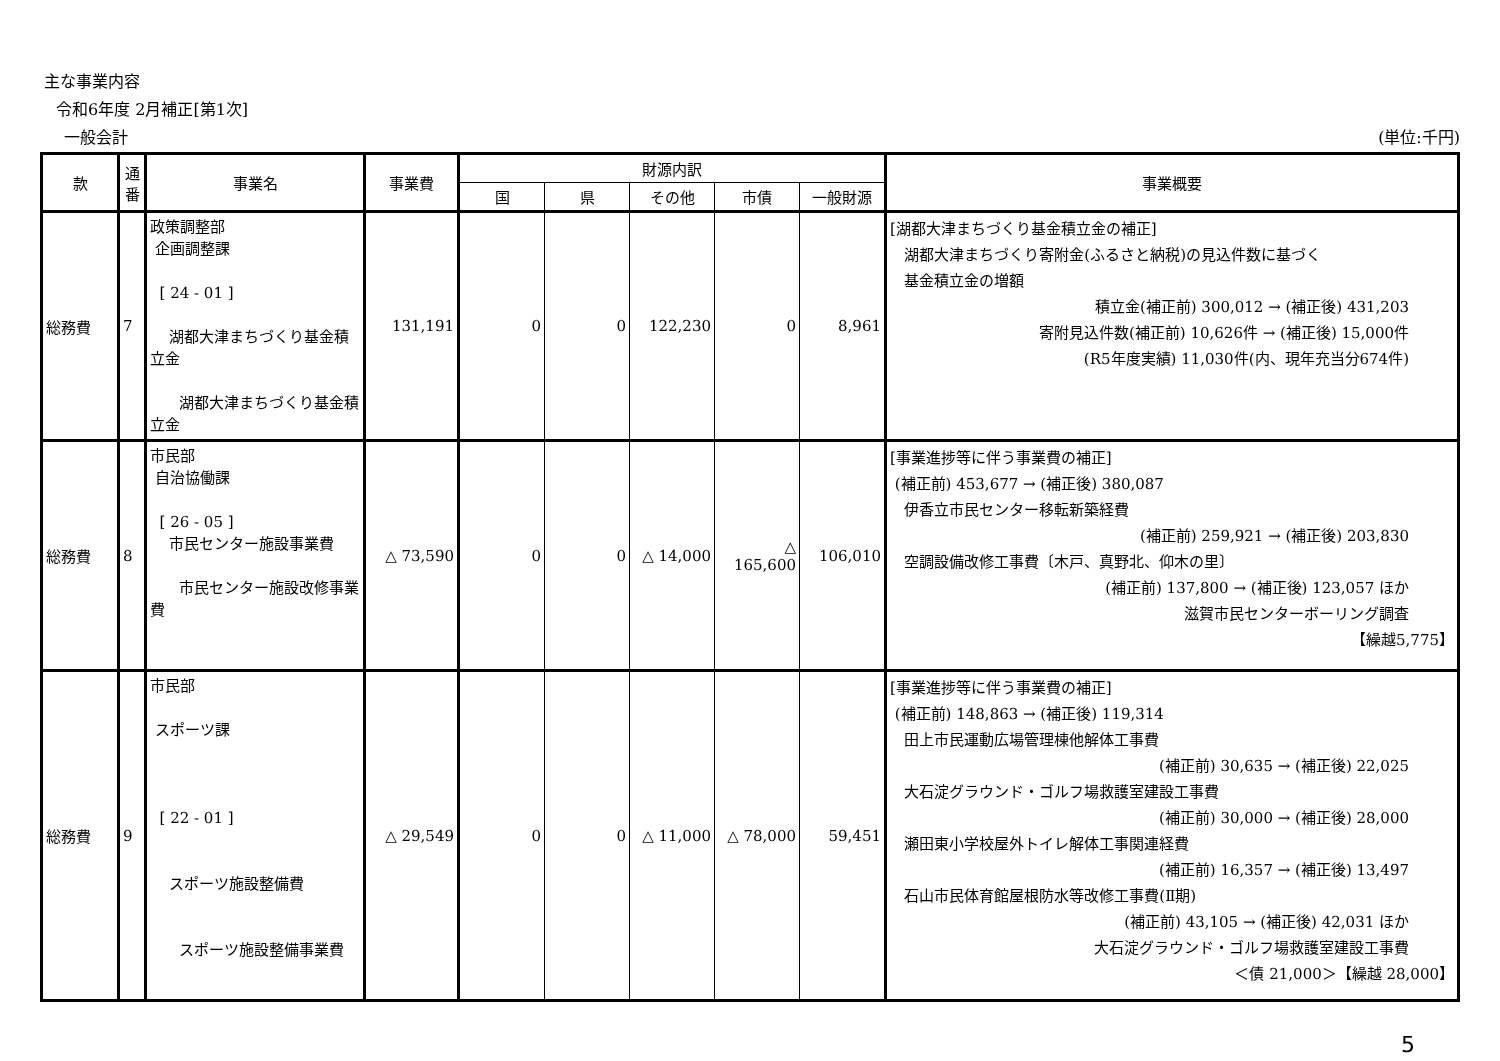主な事業内容
令和6年度 2月補正[第1次]
一般会計 (単位:千円)
| 款 | 通番 | 事業名 | 事業費 | 財源内訳 | | | | | 事業概要 |
| --- | --- | --- | --- | --- | --- | --- | --- | --- | --- |
| | | | | 国 | 県 | その他 | 市債 | 一般財源 | |
| 総務費 | 7 | 政策調整部 企画調整課 [ 24 - 01 ] 湖都大津まちづくり基金積立金 湖都大津まちづくり基金積立金 | 131,191 | 0 | 0 | 122,230 | 0 | 8,961 | [湖都大津まちづくり基金積立金の補正] 湖都大津まちづくり寄附金(ふるさと納税)の見込件数に基づく 基金積立金の増額 積立金(補正前) 300,012 → (補正後) 431,203 寄附見込件数(補正前) 10,626件 → (補正後) 15,000件 (R5年度実績) 11,030件(内、現年充当分674件) |
| 総務費 | 8 | 市民部 自治協働課 [ 26 - 05 ] 市民センター施設事業費 市民センター施設改修事業費 | △ 73,590 | 0 | 0 | △ 14,000 | △ 165,600 | 106,010 | [事業進捗等に伴う事業費の補正] (補正前) 453,677 → (補正後) 380,087 伊香立市民センター移転新築経費 (補正前) 259,921 → (補正後) 203,830 空調設備改修工事費〔木戸、真野北、仰木の里〕 (補正前) 137,800 → (補正後) 123,057 ほか 滋賀市民センターボーリング調査 【繰越5,775】 |
| 総務費 | 9 | 市民部 スポーツ課 [ 22 - 01 ] スポーツ施設整備費 スポーツ施設整備事業費 | △ 29,549 | 0 | 0 | △ 11,000 | △ 78,000 | 59,451 | [事業進捗等に伴う事業費の補正] (補正前) 148,863 → (補正後) 119,314 田上市民運動広場管理棟他解体工事費 (補正前) 30,635 → (補正後) 22,025 大石淀グラウンド・ゴルフ場救護室建設工事費 (補正前) 30,000 → (補正後) 28,000 瀬田東小学校屋外トイレ解体工事関連経費 (補正前) 16,357 → (補正後) 13,497 石山市民体育館屋根防水等改修工事費(Ⅱ期) (補正前) 43,105 → (補正後) 42,031 ほか 大石淀グラウンド・ゴルフ場救護室建設工事費 ＜債 21,000＞【繰越 28,000】 |
5